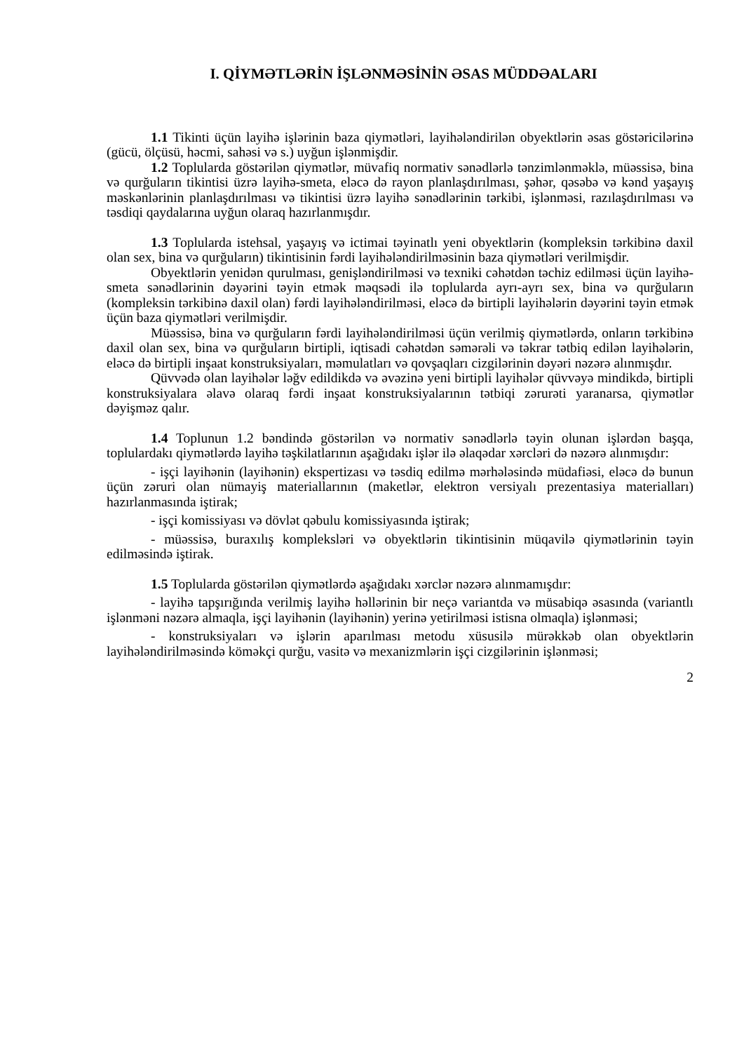I. QİYMƏTLƏRİN İŞLƏNMƏSİNİN ƏSAS MÜDDƏALARI
1.1 Tikinti üçün layihə işlərinin baza qiymətləri, layihələndirilən obyektlərin əsas göstəricilərinə (gücü, ölçüsü, həcmi, sahəsi və s.) uyğun işlənmişdir.
1.2 Toplularda göstərilən qiymətlər, müvafiq normativ sənədlərlə tənzimlənməklə, müəssisə, bina və qurğuların tikintisi üzrə layihə-smeta, eləcə də rayon planlaşdırılması, şəhər, qəsəbə və kənd yaşayış məskənlərinin planlaşdırılması və tikintisi üzrə layihə sənədlərinin tərkibi, işlənməsi, razılaşdırılması və təsdiqi qaydalarına uyğun olaraq hazırlanmışdır.
1.3 Toplularda istehsal, yaşayış və ictimai təyinatlı yeni obyektlərin (kompleksin tərkibinə daxil olan sex, bina və qurğuların) tikintisinin fərdi layihələndirilməsinin baza qiymətləri verilmişdir.
Obyektlərin yenidən qurulması, genişləndirilməsi və texniki cəhətdən təchiz edilməsi üçün layihə-smeta sənədlərinin dəyərini təyin etmək məqsədi ilə toplularda ayrı-ayrı sex, bina və qurğuların (kompleksin tərkibinə daxil olan) fərdi layihələndirilməsi, eləcə də birtipli layihələrin dəyərini təyin etmək üçün baza qiymətləri verilmişdir.
Müəssisə, bina və qurğuların fərdi layihələndirilməsi üçün verilmiş qiymətlərdə, onların tərkibinə daxil olan sex, bina və qurğuların birtipli, iqtisadi cəhətdən səmərəli və təkrar tətbiq edilən layihələrin, eləcə də birtipli inşaat konstruksiyaları, məmulatları və qovşaqları cizgilərinin dəyəri nəzərə alınmışdır.
Qüvvədə olan layihələr ləğv edildikdə və əvəzinə yeni birtipli layihələr qüvvəyə mindikdə, birtipli konstruksiyalara əlavə olaraq fərdi inşaat konstruksiyalarının tətbiqi zərurəti yaranarsa, qiymətlər dəyişməz qalır.
1.4 Toplunun 1.2 bəndində göstərilən və normativ sənədlərlə təyin olunan işlərdən başqa, toplulardakı qiymətlərdə layihə təşkilatlarının aşağıdakı işlər ilə əlaqədar xərcləri də nəzərə alınmışdır:
- işçi layihənin (layihənin) ekspertizası və təsdiq edilmə mərhələsində müdafiəsi, eləcə də bunun üçün zəruri olan nümayiş materiallarının (maketlər, elektron versiyalı prezentasiya materialları) hazırlanmasında iştirak;
- işçi komissiyası və dövlət qəbulu komissiyasında iştirak;
- müəssisə, buraxılış kompleksləri və obyektlərin tikintisinin müqavilə qiymətlərinin təyin edilməsində iştirak.
1.5 Toplularda göstərilən qiymətlərdə aşağıdakı xərclər nəzərə alınmamışdır:
- layihə tapşırığında verilmiş layihə həllərinin bir neçə variantda və müsabiqə əsasında (variantlı işlənməni nəzərə almaqla, işçi layihənin (layihənin) yerinə yetirilməsi istisna olmaqla) işlənməsi;
- konstruksiyaları və işlərin aparılması metodu xüsusilə mürəkkəb olan obyektlərin layihələndirilməsində köməkçi qurğu, vasitə və mexanizmlərin işçi cizgilərinin işlənməsi;
2